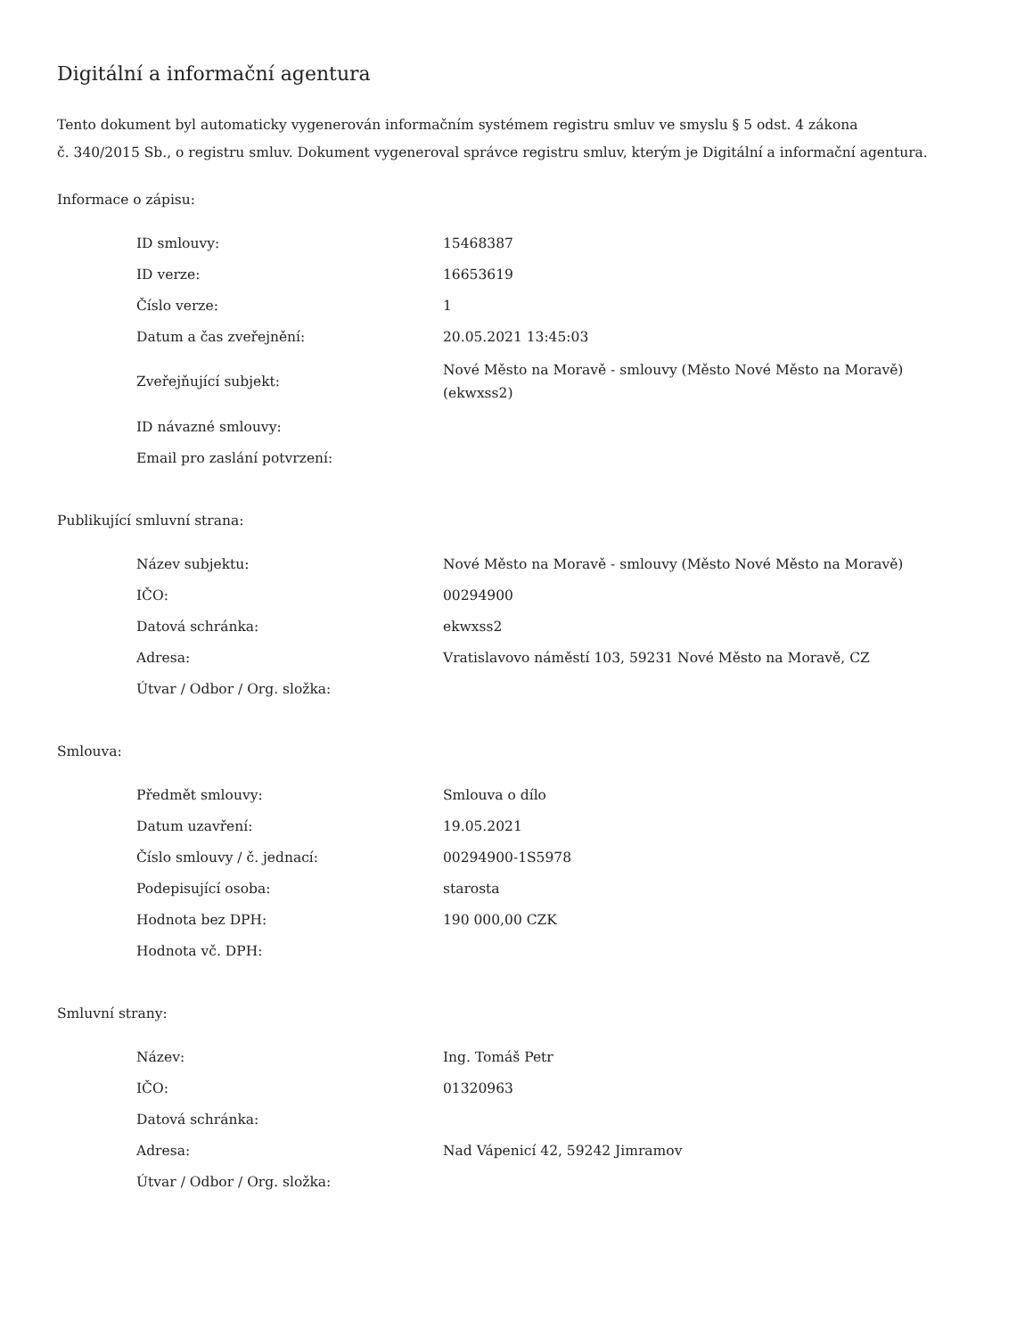Digitální a informační agentura
Tento dokument byl automaticky vygenerován informačním systémem registru smluv ve smyslu § 5 odst. 4 zákona
č. 340/2015 Sb., o registru smluv. Dokument vygeneroval správce registru smluv, kterým je Digitální a informační agentura.
Informace o zápisu:
| ID smlouvy: | 15468387 |
| ID verze: | 16653619 |
| Číslo verze: | 1 |
| Datum a čas zveřejnění: | 20.05.2021 13:45:03 |
| Zveřejňující subjekt: | Nové Město na Moravě - smlouvy (Město Nové Město na Moravě) (ekwxss2) |
| ID návazné smlouvy: | |
| Email pro zaslání potvrzení: | |
Publikující smluvní strana:
| Název subjektu: | Nové Město na Moravě - smlouvy (Město Nové Město na Moravě) |
| IČO: | 00294900 |
| Datová schránka: | ekwxss2 |
| Adresa: | Vratislavovo náměstí 103, 59231 Nové Město na Moravě, CZ |
| Útvar / Odbor / Org. složka: | |
Smlouva:
| Předmět smlouvy: | Smlouva o dílo |
| Datum uzavření: | 19.05.2021 |
| Číslo smlouvy / č. jednací: | 00294900-1S5978 |
| Podepisující osoba: | starosta |
| Hodnota bez DPH: | 190 000,00 CZK |
| Hodnota vč. DPH: | |
Smluvní strany:
| Název: | Ing. Tomáš Petr |
| IČO: | 01320963 |
| Datová schránka: | |
| Adresa: | Nad Vápenicí 42, 59242 Jimramov |
| Útvar / Odbor / Org. složka: | |